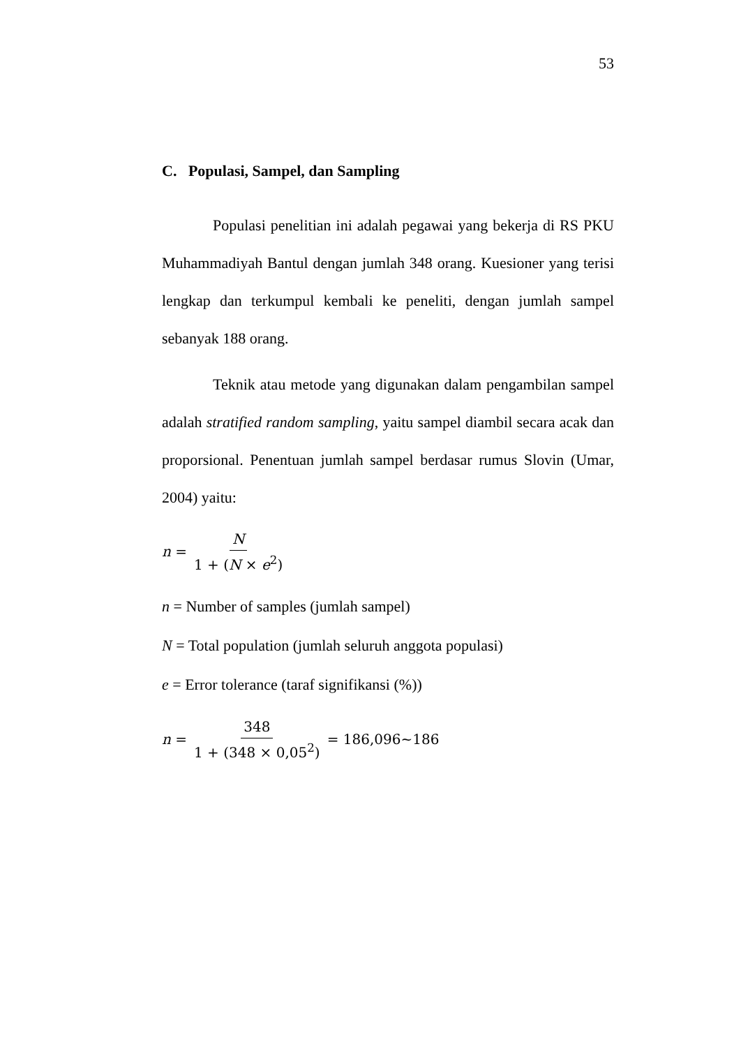53
C. Populasi, Sampel, dan Sampling
Populasi penelitian ini adalah pegawai yang bekerja di RS PKU Muhammadiyah Bantul dengan jumlah 348 orang. Kuesioner yang terisi lengkap dan terkumpul kembali ke peneliti, dengan jumlah sampel sebanyak 188 orang.
Teknik atau metode yang digunakan dalam pengambilan sampel adalah stratified random sampling, yaitu sampel diambil secara acak dan proporsional. Penentuan jumlah sampel berdasar rumus Slovin (Umar, 2004) yaitu:
n = N 1 + (N × e<sup>2</sup>)
n = Number of samples (jumlah sampel)
N = Total population (jumlah seluruh anggota populasi)
e = Error tolerance (taraf signifikansi (%))
n = 348 1 + (348 × 0,05<sup>2</sup>) = 186,096~186